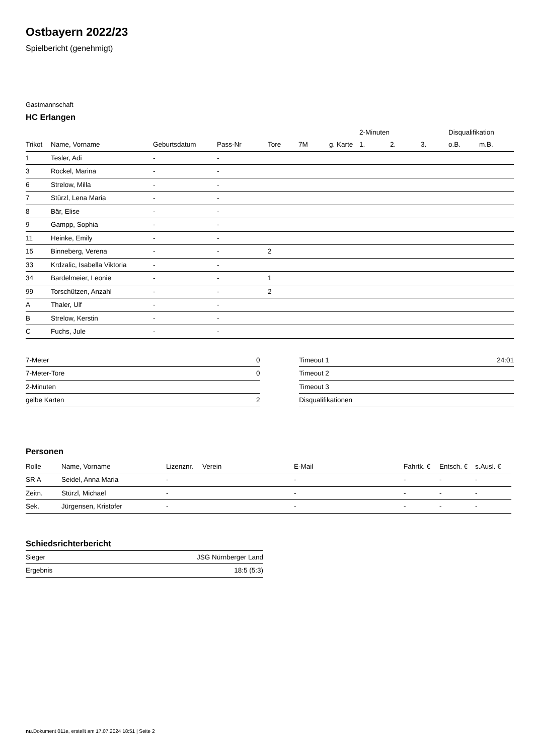Ostbayern 2022/23
Spielbericht (genehmigt)
Gastmannschaft
HC Erlangen
| | | | | | | | 2-Minuten | | | Disqualifikation | |
| --- | --- | --- | --- | --- | --- | --- | --- | --- | --- | --- | --- |
| Trikot | Name, Vorname | Geburtsdatum | Pass-Nr | Tore | 7M | g. Karte | 1. | 2. | 3. | o.B. | m.B. |
| 1 | Tesler, Adi | - | - | | | | | | | | |
| 3 | Rockel, Marina | - | - | | | | | | | | |
| 6 | Strelow, Milla | - | - | | | | | | | | |
| 7 | Stürzl, Lena Maria | - | - | | | | | | | | |
| 8 | Bär, Elise | - | - | | | | | | | | |
| 9 | Gampp, Sophia | - | - | | | | | | | | |
| 11 | Heinke, Emily | - | - | | | | | | | | |
| 15 | Binneberg, Verena | - | - | 2 | | | | | | | |
| 33 | Krdzalic, Isabella Viktoria | - | - | | | | | | | | |
| 34 | Bardelmeier, Leonie | - | - | 1 | | | | | | | |
| 99 | Torschützen, Anzahl | - | - | 2 | | | | | | | |
| A | Thaler, Ulf | - | - | | | | | | | | |
| B | Strelow, Kerstin | - | - | | | | | | | | |
| C | Fuchs, Jule | - | - | | | | | | | | |
| 7-Meter | 0 |
| 7-Meter-Tore | 0 |
| 2-Minuten | |
| gelbe Karten | 2 |
| Timeout 1 | 24:01 |
| Timeout 2 | |
| Timeout 3 | |
| Disqualifikationen | |
Personen
| Rolle | Name, Vorname | Lizenznr. | Verein | E-Mail | Fahrtk. € | Entsch. € | s.Ausl. € |
| --- | --- | --- | --- | --- | --- | --- | --- |
| SR A | Seidel, Anna Maria | - | | - | - | - | - |
| Zeitn. | Stürzl, Michael | - | | - | - | - | - |
| Sek. | Jürgensen, Kristofer | - | | - | - | - | - |
Schiedsrichterbericht
| Sieger | JSG Nürnberger Land |
| Ergebnis | 18:5 (5:3) |
nu.Dokument 011e, erstellt am 17.07.2024 18:51 | Seite 2